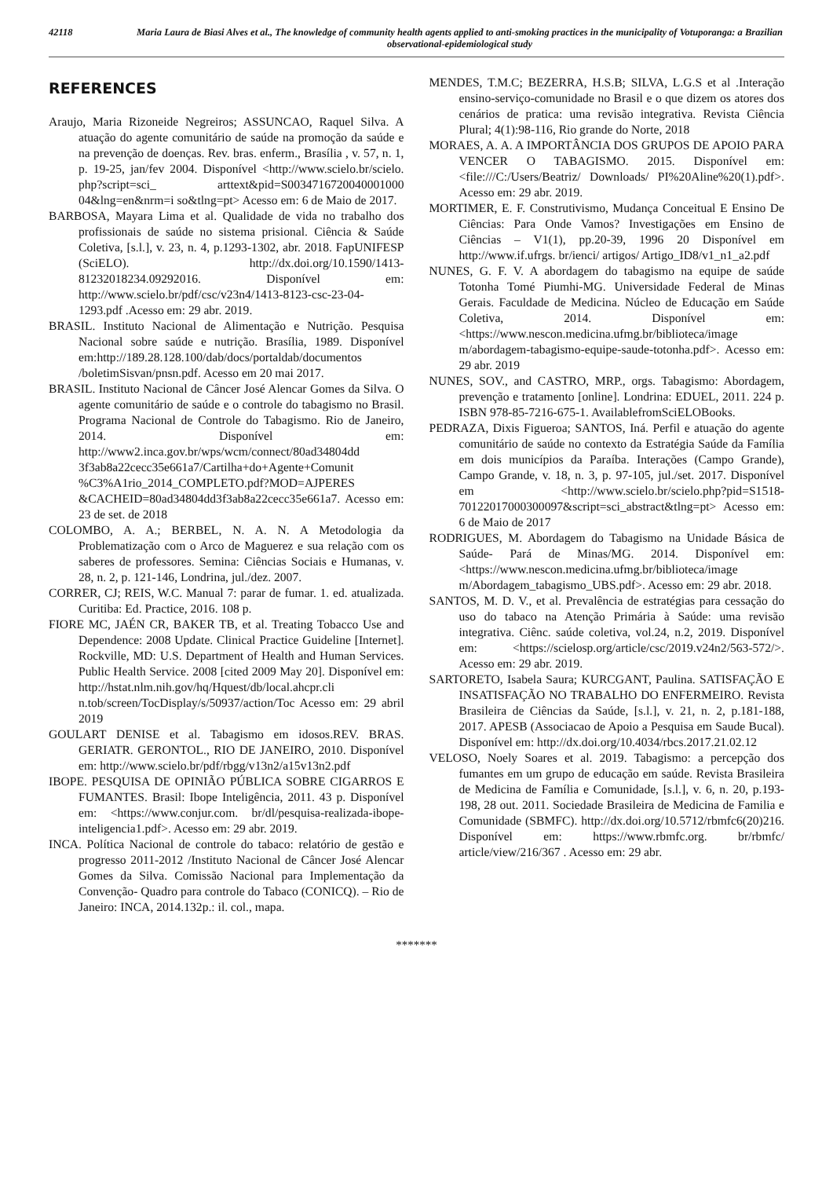42118 Maria Laura de Biasi Alves et al., The knowledge of community health agents applied to anti-smoking practices in the municipality of Votuporanga: a Brazilian observational-epidemiological study
REFERENCES
Araujo, Maria Rizoneide Negreiros; ASSUNCAO, Raquel Silva. A atuação do agente comunitário de saúde na promoção da saúde e na prevenção de doenças. Rev. bras. enferm., Brasília , v. 57, n. 1, p. 19-25, jan/fev 2004. Disponível <http://www.scielo.br/scielo. php?script=sci_ arttext&pid=S0034716720040001000 04&lng=en&nrm=i so&tlng=pt> Acesso em: 6 de Maio de 2017.
BARBOSA, Mayara Lima et al. Qualidade de vida no trabalho dos profissionais de saúde no sistema prisional. Ciência & Saúde Coletiva, [s.l.], v. 23, n. 4, p.1293-1302, abr. 2018. FapUNIFESP (SciELO). http://dx.doi.org/10.1590/1413-81232018234.09292016. Disponível em: http://www.scielo.br/pdf/csc/v23n4/1413-8123-csc-23-04-1293.pdf .Acesso em: 29 abr. 2019.
BRASIL. Instituto Nacional de Alimentação e Nutrição. Pesquisa Nacional sobre saúde e nutrição. Brasília, 1989. Disponível em:http://189.28.128.100/dab/docs/portaldab/documentos /boletimSisvan/pnsn.pdf. Acesso em 20 mai 2017.
BRASIL. Instituto Nacional de Câncer José Alencar Gomes da Silva. O agente comunitário de saúde e o controle do tabagismo no Brasil. Programa Nacional de Controle do Tabagismo. Rio de Janeiro, 2014. Disponível em: http://www2.inca.gov.br/wps/wcm/connect/80ad34804dd 3f3ab8a22cecc35e661a7/Cartilha+do+Agente+Comunit %C3%A1rio_2014_COMPLETO.pdf?MOD=AJPERES &CACHEID=80ad34804dd3f3ab8a22cecc35e661a7. Acesso em: 23 de set. de 2018
COLOMBO, A. A.; BERBEL, N. A. N. A Metodologia da Problematização com o Arco de Maguerez e sua relação com os saberes de professores. Semina: Ciências Sociais e Humanas, v. 28, n. 2, p. 121-146, Londrina, jul./dez. 2007.
CORRER, CJ; REIS, W.C. Manual 7: parar de fumar. 1. ed. atualizada. Curitiba: Ed. Practice, 2016. 108 p.
FIORE MC, JAÉN CR, BAKER TB, et al. Treating Tobacco Use and Dependence: 2008 Update. Clinical Practice Guideline [Internet]. Rockville, MD: U.S. Department of Health and Human Services. Public Health Service. 2008 [cited 2009 May 20]. Disponível em: http://hstat.nlm.nih.gov/hq/Hquest/db/local.ahcpr.cli n.tob/screen/TocDisplay/s/50937/action/Toc Acesso em: 29 abril 2019
GOULART DENISE et al. Tabagismo em idosos.REV. BRAS. GERIATR. GERONTOL., RIO DE JANEIRO, 2010. Disponível em: http://www.scielo.br/pdf/rbgg/v13n2/a15v13n2.pdf
IBOPE. PESQUISA DE OPINIÃO PÚBLICA SOBRE CIGARROS E FUMANTES. Brasil: Ibope Inteligência, 2011. 43 p. Disponível em: <https://www.conjur.com. br/dl/pesquisa-realizada-ibope-inteligencia1.pdf>. Acesso em: 29 abr. 2019.
INCA. Política Nacional de controle do tabaco: relatório de gestão e progresso 2011-2012 /Instituto Nacional de Câncer José Alencar Gomes da Silva. Comissão Nacional para Implementação da Convenção- Quadro para controle do Tabaco (CONICQ). – Rio de Janeiro: INCA, 2014.132p.: il. col., mapa.
MENDES, T.M.C; BEZERRA, H.S.B; SILVA, L.G.S et al .Interação ensino-serviço-comunidade no Brasil e o que dizem os atores dos cenários de pratica: uma revisão integrativa. Revista Ciência Plural; 4(1):98-116, Rio grande do Norte, 2018
MORAES, A. A. A IMPORTÂNCIA DOS GRUPOS DE APOIO PARA VENCER O TABAGISMO. 2015. Disponível em: <file:///C:/Users/Beatriz/ Downloads/ PI%20Aline%20(1).pdf>. Acesso em: 29 abr. 2019.
MORTIMER, E. F. Construtivismo, Mudança Conceitual E Ensino De Ciências: Para Onde Vamos? Investigações em Ensino de Ciências – V1(1), pp.20-39, 1996 20 Disponível em http://www.if.ufrgs. br/ienci/ artigos/ Artigo_ID8/v1_n1_a2.pdf
NUNES, G. F. V. A abordagem do tabagismo na equipe de saúde Totonha Tomé Piumhi-MG. Universidade Federal de Minas Gerais. Faculdade de Medicina. Núcleo de Educação em Saúde Coletiva, 2014. Disponível em: <https://www.nescon.medicina.ufmg.br/biblioteca/image m/abordagem-tabagismo-equipe-saude-totonha.pdf>. Acesso em: 29 abr. 2019
NUNES, SOV., and CASTRO, MRP., orgs. Tabagismo: Abordagem, prevenção e tratamento [online]. Londrina: EDUEL, 2011. 224 p. ISBN 978-85-7216-675-1. AvailablefromSciELOBooks.
PEDRAZA, Dixis Figueroa; SANTOS, Iná. Perfil e atuação do agente comunitário de saúde no contexto da Estratégia Saúde da Família em dois municípios da Paraíba. Interações (Campo Grande), Campo Grande, v. 18, n. 3, p. 97-105, jul./set. 2017. Disponível em <http://www.scielo.br/scielo.php?pid=S1518-70122017000300097&script=sci_abstract&tlng=pt> Acesso em: 6 de Maio de 2017
RODRIGUES, M. Abordagem do Tabagismo na Unidade Básica de Saúde- Pará de Minas/MG. 2014. Disponível em: <https://www.nescon.medicina.ufmg.br/biblioteca/image m/Abordagem_tabagismo_UBS.pdf>. Acesso em: 29 abr. 2018.
SANTOS, M. D. V., et al. Prevalência de estratégias para cessação do uso do tabaco na Atenção Primária à Saúde: uma revisão integrativa. Ciênc. saúde coletiva, vol.24, n.2, 2019. Disponível em: <https://scielosp.org/article/csc/2019.v24n2/563-572/>. Acesso em: 29 abr. 2019.
SARTORETO, Isabela Saura; KURCGANT, Paulina. SATISFAÇÃO E INSATISFAÇÃO NO TRABALHO DO ENFERMEIRO. Revista Brasileira de Ciências da Saúde, [s.l.], v. 21, n. 2, p.181-188, 2017. APESB (Associacao de Apoio a Pesquisa em Saude Bucal). Disponível em: http://dx.doi.org/10.4034/rbcs.2017.21.02.12
VELOSO, Noely Soares et al. 2019. Tabagismo: a percepção dos fumantes em um grupo de educação em saúde. Revista Brasileira de Medicina de Família e Comunidade, [s.l.], v. 6, n. 20, p.193-198, 28 out. 2011. Sociedade Brasileira de Medicina de Familia e Comunidade (SBMFC). http://dx.doi.org/10.5712/rbmfc6(20)216. Disponível em: https://www.rbmfc.org. br/rbmfc/ article/view/216/367 . Acesso em: 29 abr.
*******